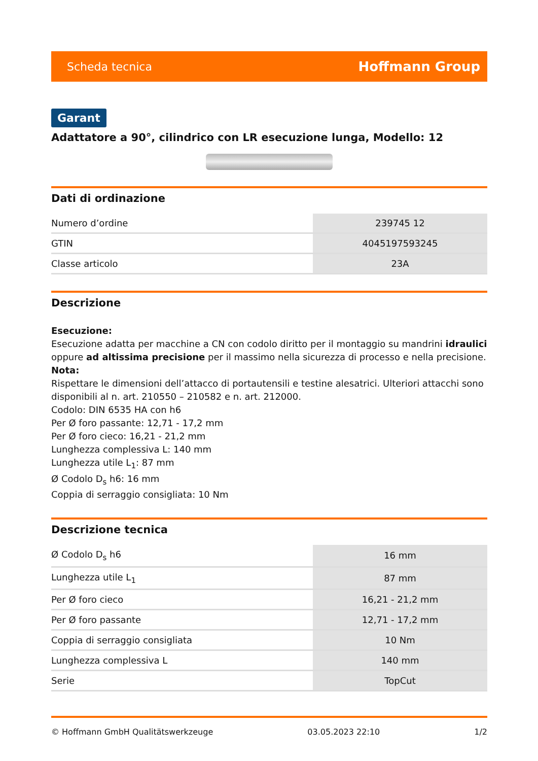Scheda tecnica Hoffmann Group
Garant
Adattatore a 90°, cilindrico con LR esecuzione lunga, Modello: 12
Dati di ordinazione
| Numero d’ordine | 239745 12 |
| GTIN | 4045197593245 |
| Classe articolo | 23A |
Descrizione
Esecuzione:
Esecuzione adatta per macchine a CN con codolo diritto per il montaggio su mandrini idraulici oppure ad altissima precisione per il massimo nella sicurezza di processo e nella precisione.
Nota:
Rispettare le dimensioni dell’attacco di portautensili e testine alesatrici. Ulteriori attacchi sono disponibili al n. art. 210550 – 210582 e n. art. 212000.
Codolo: DIN 6535 HA con h6
Per Ø foro passante: 12,71 - 17,2 mm
Per Ø foro cieco: 16,21 - 21,2 mm
Lunghezza complessiva L: 140 mm
Lunghezza utile L<sub>1</sub>: 87 mm
Ø Codolo D<sub>s</sub> h6: 16 mm
Coppia di serraggio consigliata: 10 Nm
Descrizione tecnica
| Ø Codolo D<sub>s</sub> h6 | 16 mm |
| Lunghezza utile L<sub>1</sub> | 87 mm |
| Per Ø foro cieco | 16,21 - 21,2 mm |
| Per Ø foro passante | 12,71 - 17,2 mm |
| Coppia di serraggio consigliata | 10 Nm |
| Lunghezza complessiva L | 140 mm |
| Serie | TopCut |
© Hoffmann GmbH Qualitätswerkzeuge 03.05.2023 22:10 1/2